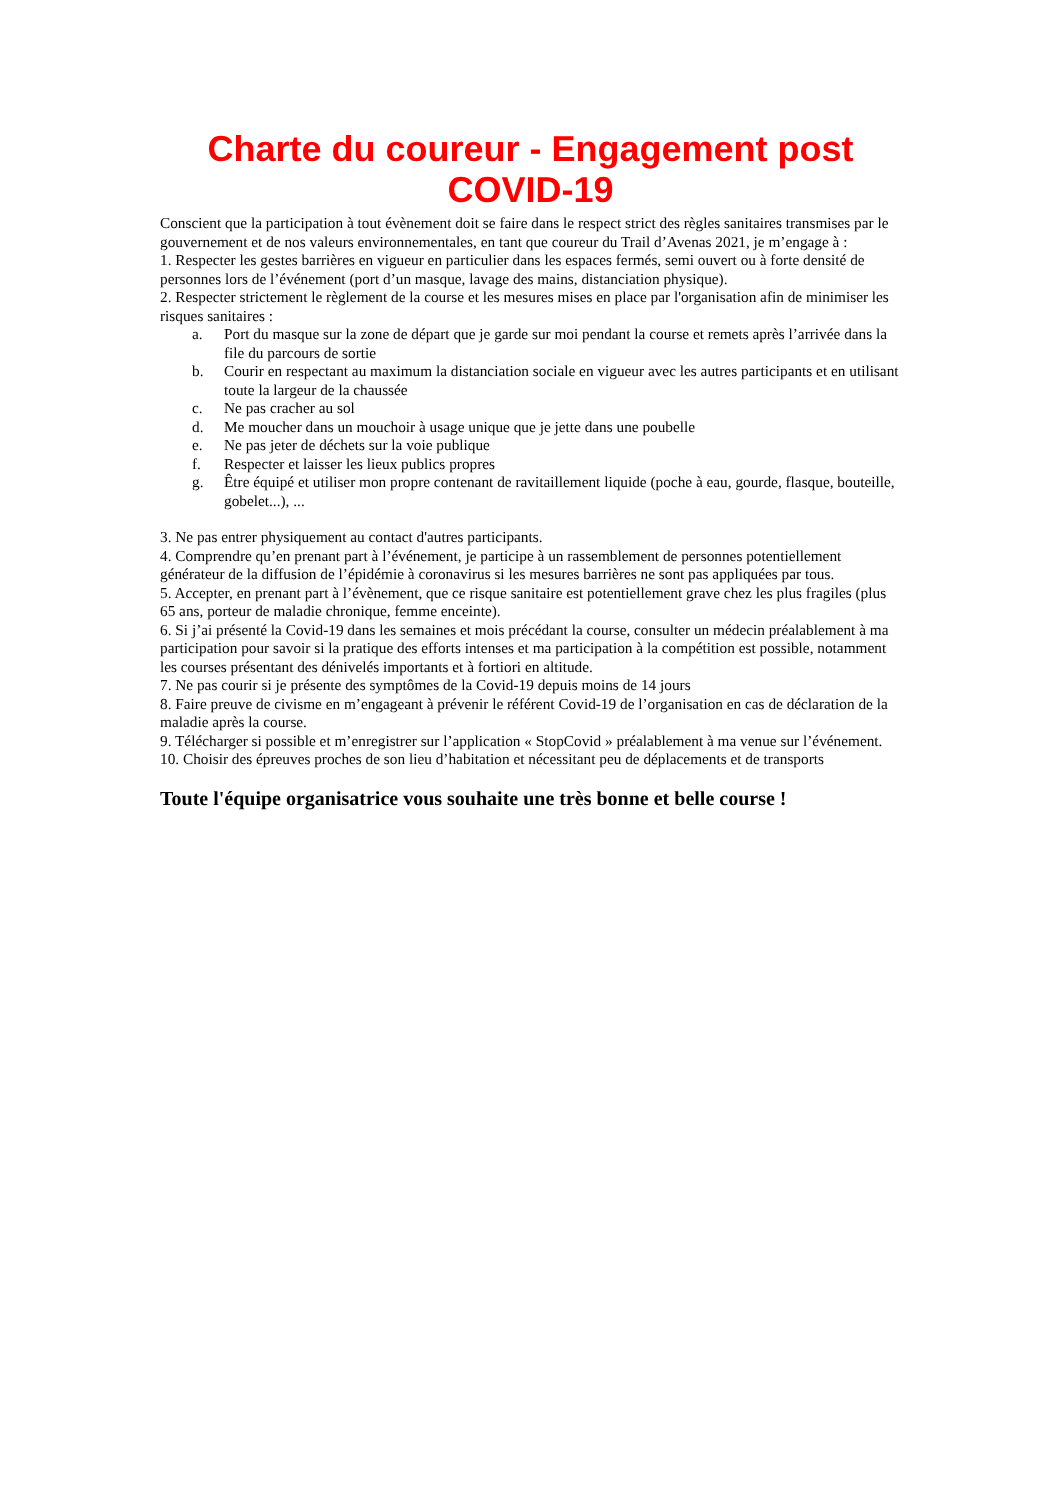Charte du coureur - Engagement post COVID-19
Conscient que la participation à tout évènement doit se faire dans le respect strict des règles sanitaires transmises par le gouvernement et de nos valeurs environnementales, en tant que coureur du Trail d’Avenas 2021, je m’engage à :
1. Respecter les gestes barrières en vigueur en particulier dans les espaces fermés, semi ouvert ou à forte densité de personnes lors de l’événement (port d’un masque, lavage des mains, distanciation physique).
2. Respecter strictement le règlement de la course et les mesures mises en place par l'organisation afin de minimiser les risques sanitaires :
a. Port du masque sur la zone de départ que je garde sur moi pendant la course et remets après l’arrivée dans la file du parcours de sortie
b. Courir en respectant au maximum la distanciation sociale en vigueur avec les autres participants et en utilisant toute la largeur de la chaussée
c. Ne pas cracher au sol
d. Me moucher dans un mouchoir à usage unique que je jette dans une poubelle
e. Ne pas jeter de déchets sur la voie publique
f. Respecter et laisser les lieux publics propres
g. Être équipé et utiliser mon propre contenant de ravitaillement liquide (poche à eau, gourde, flasque, bouteille, gobelet...), ...
3. Ne pas entrer physiquement au contact d'autres participants.
4. Comprendre qu’en prenant part à l’événement, je participe à un rassemblement de personnes potentiellement générateur de la diffusion de l’épidémie à coronavirus si les mesures barrières ne sont pas appliquées par tous.
5. Accepter, en prenant part à l’évènement, que ce risque sanitaire est potentiellement grave chez les plus fragiles (plus 65 ans, porteur de maladie chronique, femme enceinte).
6. Si j’ai présenté la Covid-19 dans les semaines et mois précédant la course, consulter un médecin préalablement à ma participation pour savoir si la pratique des efforts intenses et ma participation à la compétition est possible, notamment les courses présentant des dénivelés importants et à fortiori en altitude.
7. Ne pas courir si je présente des symptômes de la Covid-19 depuis moins de 14 jours
8. Faire preuve de civisme en m’engageant à prévenir le référent Covid-19 de l’organisation en cas de déclaration de la maladie après la course.
9. Télécharger si possible et m’enregistrer sur l’application « StopCovid » préalablement à ma venue sur l’événement.
10. Choisir des épreuves proches de son lieu d’habitation et nécessitant peu de déplacements et de transports
Toute l'équipe organisatrice vous souhaite une très bonne et belle course !